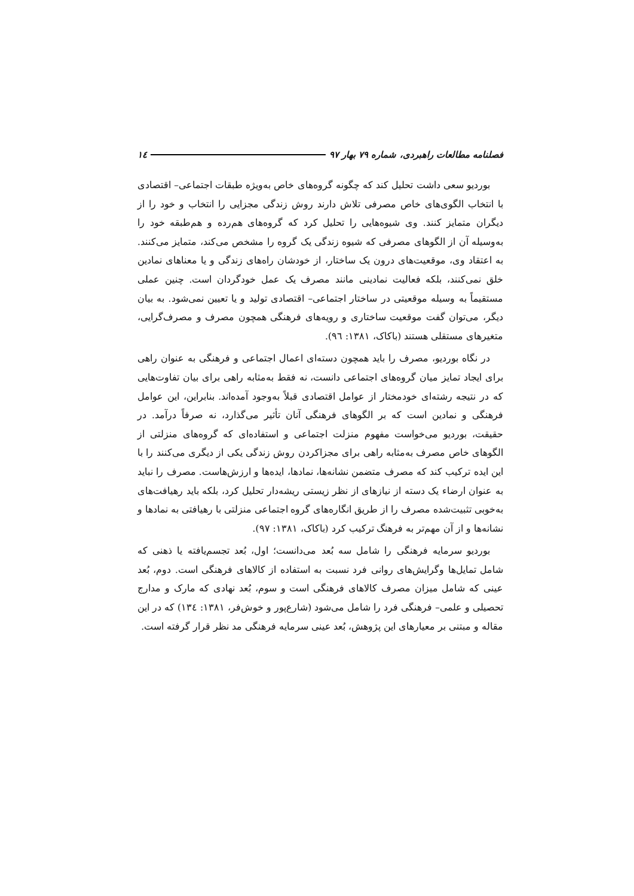فصلنامه مطالعات راهبردی، شماره ۷۹ بهار ۹۷ ١٤
بوردیو سعی داشت تحلیل کند که چگونه گروه‌های خاص به‌ویژه طبقات اجتماعی– اقتصادی با انتخاب الگوی‌های خاص مصرفی تلاش دارند روش زندگی مجزایی را انتخاب و خود را از دیگران متمایز کنند. وی شیوه‌هایی را تحلیل کرد که گروه‌های هم‌رده و هم‌طبقه خود را به‌وسیله آن از الگوهای مصرفی که شیوه زندگی یک گروه را مشخص می‌کند، متمایز می‌کنند. به اعتقاد وی، موقعیت‌های درون یک ساختار، از خودشان راه‌های زندگی و یا معناهای نمادین خلق نمی‌کنند، بلکه فعالیت نمادینی مانند مصرف یک عمل خودگردان است. چنین عملی مستقیماً به وسیله موقعیتی در ساختار اجتماعی– اقتصادی تولید و یا تعیین نمی‌شود. به بیان دیگر، می‌توان گفت موقعیت ساختاری و رویه‌های فرهنگی همچون مصرف و مصرف‌گرایی، متغیرهای مستقلی هستند (باکاک، ۱۳۸۱: ۹٦).
در نگاه بوردیو، مصرف را باید همچون دسته‌ای اعمال اجتماعی و فرهنگی به عنوان راهی برای ایجاد تمایز میان گروه‌های اجتماعی دانست، نه فقط به‌مثابه راهی برای بیان تفاوت‌هایی که در نتیجه رشته‌ای خودمختار از عوامل اقتصادی قبلاً به‌وجود آمده‌اند. بنابراین، این عوامل فرهنگی و نمادین است که بر الگوهای فرهنگی آنان تأثیر می‌گذارد، نه صرفاً درآمد. در حقیقت، بوردیو می‌خواست مفهوم منزلت اجتماعی و استفاده‌ای که گروه‌های منزلتی از الگوهای خاص مصرف به‌مثابه راهی برای مجزاکردن روش زندگی یکی از دیگری می‌کنند را با این ایده ترکیب کند که مصرف متضمن نشانه‌ها، نمادها، ایده‌ها و ارزش‌هاست. مصرف را نباید به عنوان ارضاء یک دسته از نیازهای از نظر زیستی ریشه‌دار تحلیل کرد، بلکه باید رهیافت‌های به‌خوبی تثبیت‌شده مصرف را از طریق انگاره‌های گروه اجتماعی منزلتی با رهیافتی به نمادها و نشانه‌ها و از آن مهم‌تر به فرهنگ ترکیب کرد (باکاک، ۱۳۸۱: ۹۷).
بوردیو سرمایه فرهنگی را شامل سه بُعد می‌دانست؛ اول، بُعد تجسم‌یافته یا ذهنی که شامل تمایل‌ها وگرایش‌های روانی فرد نسبت به استفاده از کالاهای فرهنگی است. دوم، بُعد عینی که شامل میزان مصرف کالاهای فرهنگی است و سوم، بُعد نهادی که مارک و مدارج تحصیلی و علمی– فرهنگی فرد را شامل می‌شود (شارع‌پور و خوش‌فر، ۱۳۸۱: ۱۳٤) که در این مقاله و مبتنی بر معیارهای این پژوهش، بُعد عینی سرمایه فرهنگی مد نظر قرار گرفته است.